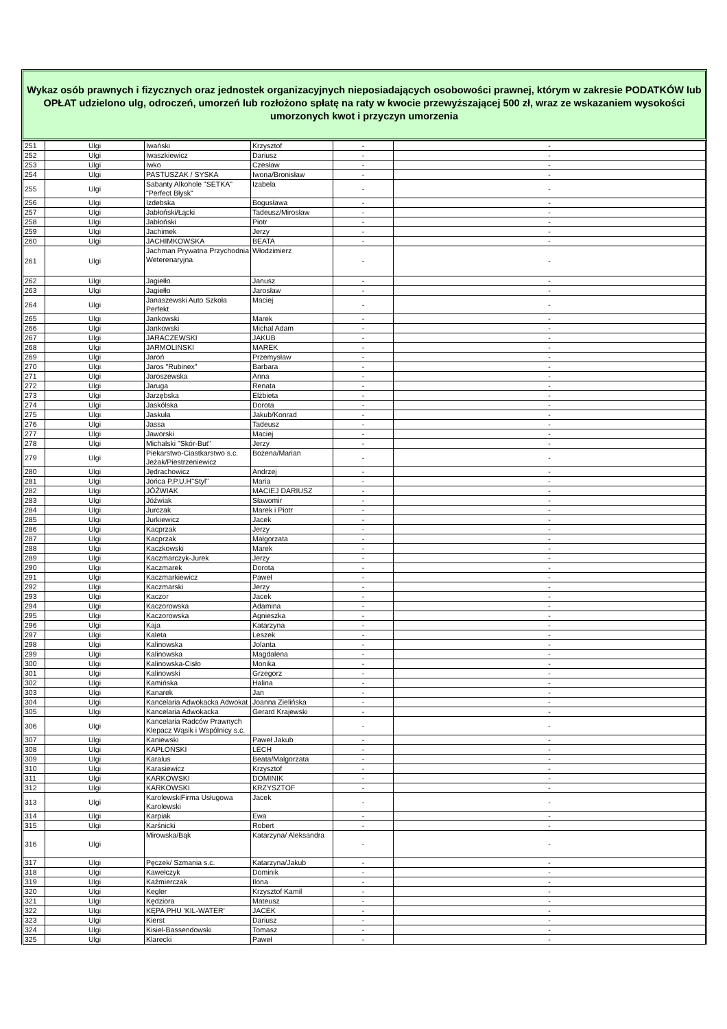Wykaz osób prawnych i fizycznych oraz jednostek organizacyjnych nieposiadających osobowości prawnej, którym w zakresie PODATKÓW lub OPŁAT udzielono ulg, odroczeń, umorzeń lub rozłożono spłatę na raty w kwocie przewyższającej 500 zł, wraz ze wskazaniem wysokości umorzonych kwot i przyczyn umorzenia
| 251 | Ulgi | Iwański | Krzysztof | - | - |
| 252 | Ulgi | Iwaszkiewicz | Dariusz | - | - |
| 253 | Ulgi | Iwko | Czesław | - | - |
| 254 | Ulgi | PASTUSZAK / SYSKA | Iwona/Bronisław | - | - |
| 255 | Ulgi | Sabanty Alkohole "SETKA" "Perfect Błysk" | Izabela | - | - |
| 256 | Ulgi | Izdebska | Bogusława | - | - |
| 257 | Ulgi | Jabłoński/Łącki | Tadeusz/Mirosław | - | - |
| 258 | Ulgi | Jabłoński | Piotr | - | - |
| 259 | Ulgi | Jachimek | Jerzy | - | - |
| 260 | Ulgi | JACHIMKOWSKA | BEATA | - | - |
| 261 | Ulgi | Jachman Prywatna Przychodnia Weterenaryjna | Włodzimierz | - | - |
| 262 | Ulgi | Jagiełło | Janusz | - | - |
| 263 | Ulgi | Jagiełło | Jarosław | - | - |
| 264 | Ulgi | Janaszewski Auto Szkoła Perfekt | Maciej | - | - |
| 265 | Ulgi | Jankowski | Marek | - | - |
| 266 | Ulgi | Jankowski | Michal Adam | - | - |
| 267 | Ulgi | JARACZEWSKI | JAKUB | - | - |
| 268 | Ulgi | JARMOLIŃSKI | MAREK | - | - |
| 269 | Ulgi | Jaroń | Przemysław | - | - |
| 270 | Ulgi | Jaros "Rubinex" | Barbara | - | - |
| 271 | Ulgi | Jaroszewska | Anna | - | - |
| 272 | Ulgi | Jaruga | Renata | - | - |
| 273 | Ulgi | Jarzębska | Elżbieta | - | - |
| 274 | Ulgi | Jaskólska | Dorota | - | - |
| 275 | Ulgi | Jaskuła | Jakub/Konrad | - | - |
| 276 | Ulgi | Jassa | Tadeusz | - | - |
| 277 | Ulgi | Jaworski | Maciej | - | - |
| 278 | Ulgi | Michalski "Skór-But" | Jerzy | - | - |
| 279 | Ulgi | Piekarstwo-Ciastkarstwo s.c. Jeżak/Piestrzeniewicz | Bożena/Marian | - | - |
| 280 | Ulgi | Jędrachowicz | Andrzej | - | - |
| 281 | Ulgi | Jońca P.P.U.H"Styl" | Maria | - | - |
| 282 | Ulgi | JÓŹWIAK | MACIEJ DARIUSZ | - | - |
| 283 | Ulgi | Jóźwiak | Sławomir | - | - |
| 284 | Ulgi | Jurczak | Marek i Piotr | - | - |
| 285 | Ulgi | Jurkiewicz | Jacek | - | - |
| 286 | Ulgi | Kacprzak | Jerzy | - | - |
| 287 | Ulgi | Kacprzak | Małgorzata | - | - |
| 288 | Ulgi | Kaczkowski | Marek | - | - |
| 289 | Ulgi | Kaczmarczyk-Jurek | Jerzy | - | - |
| 290 | Ulgi | Kaczmarek | Dorota | - | - |
| 291 | Ulgi | Kaczmarkiewicz | Paweł | - | - |
| 292 | Ulgi | Kaczmarski | Jerzy | - | - |
| 293 | Ulgi | Kaczor | Jacek | - | - |
| 294 | Ulgi | Kaczorowska | Adamina | - | - |
| 295 | Ulgi | Kaczorowska | Agnieszka | - | - |
| 296 | Ulgi | Kaja | Katarzyna | - | - |
| 297 | Ulgi | Kaleta | Leszek | - | - |
| 298 | Ulgi | Kalinowska | Jolanta | - | - |
| 299 | Ulgi | Kalinowska | Magdalena | - | - |
| 300 | Ulgi | Kalinowska-Cisło | Monika | - | - |
| 301 | Ulgi | Kalinowski | Grzegorz | - | - |
| 302 | Ulgi | Kamińska | Halina | - | - |
| 303 | Ulgi | Kanarek | Jan | - | - |
| 304 | Ulgi | Kancelaria Adwokacka Adwokat | Joanna Zielińska | - | - |
| 305 | Ulgi | Kancelaria Adwokacka | Gerard Krajewski | - | - |
| 306 | Ulgi | Kancelaria Radców Prawnych Klepacz Wąsik i Wspólnicy s.c. | | - | - |
| 307 | Ulgi | Kaniewski | Paweł Jakub | - | - |
| 308 | Ulgi | KAPŁOŃSKI | LECH | - | - |
| 309 | Ulgi | Karalus | Beata/Malgorzata | - | - |
| 310 | Ulgi | Karasiewicz | Krzysztof | - | - |
| 311 | Ulgi | KARKOWSKI | DOMINIK | - | - |
| 312 | Ulgi | KARKOWSKI | KRZYSZTOF | - | - |
| 313 | Ulgi | KarolewskiFirma Usługowa Karolewski | Jacek | - | - |
| 314 | Ulgi | Karpiak | Ewa | - | - |
| 315 | Ulgi | Karśnicki | Robert | - | - |
| 316 | Ulgi | Mirowska/Bąk | Katarzyna/ Aleksandra | - | - |
| 317 | Ulgi | Pęczek/ Szmania s.c. | Katarzyna/Jakub | - | - |
| 318 | Ulgi | Kawełczyk | Dominik | - | - |
| 319 | Ulgi | Kaźmierczak | Ilona | - | - |
| 320 | Ulgi | Kegler | Krzysztof Kamil | - | - |
| 321 | Ulgi | Kędziora | Mateusz | - | - |
| 322 | Ulgi | KĘPA PHU 'KIL-WATER' | JACEK | - | - |
| 323 | Ulgi | Kierst | Dariusz | - | - |
| 324 | Ulgi | Kisiel-Bassendowski | Tomasz | - | - |
| 325 | Ulgi | Klarecki | Paweł | - | - |